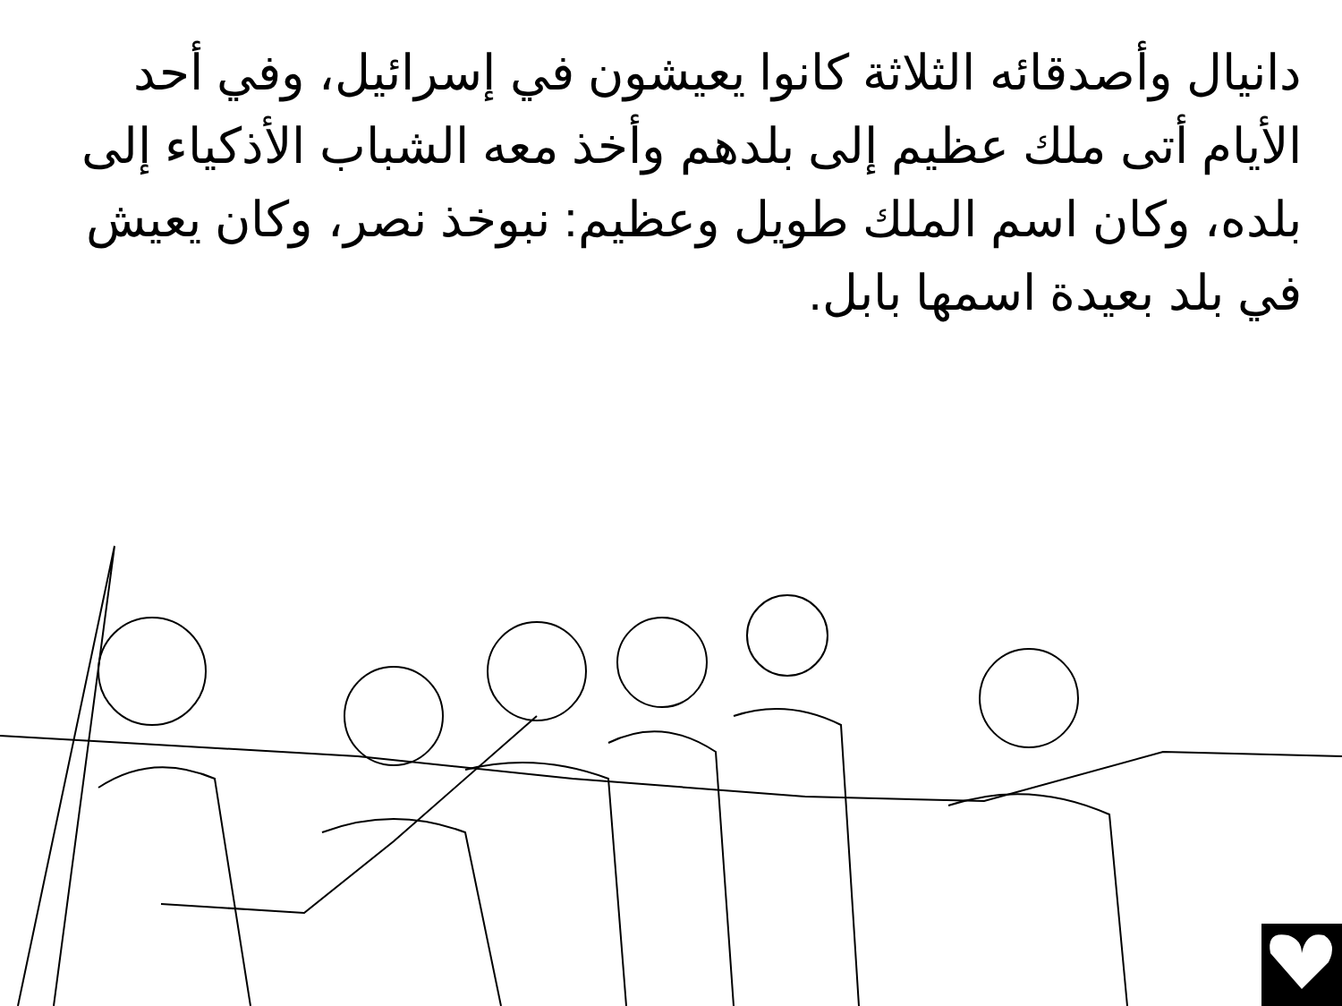دانيال وأصدقائه الثلاثة كانوا يعيشون في إسرائيل، وفي أحد الأيام أتى ملك عظيم إلى بلدهم وأخذ معه الشباب الأذكياء إلى بلده، وكان اسم الملك طويل وعظيم: نبوخذ نصر، وكان يعيش في بلد بعيدة اسمها بابل.